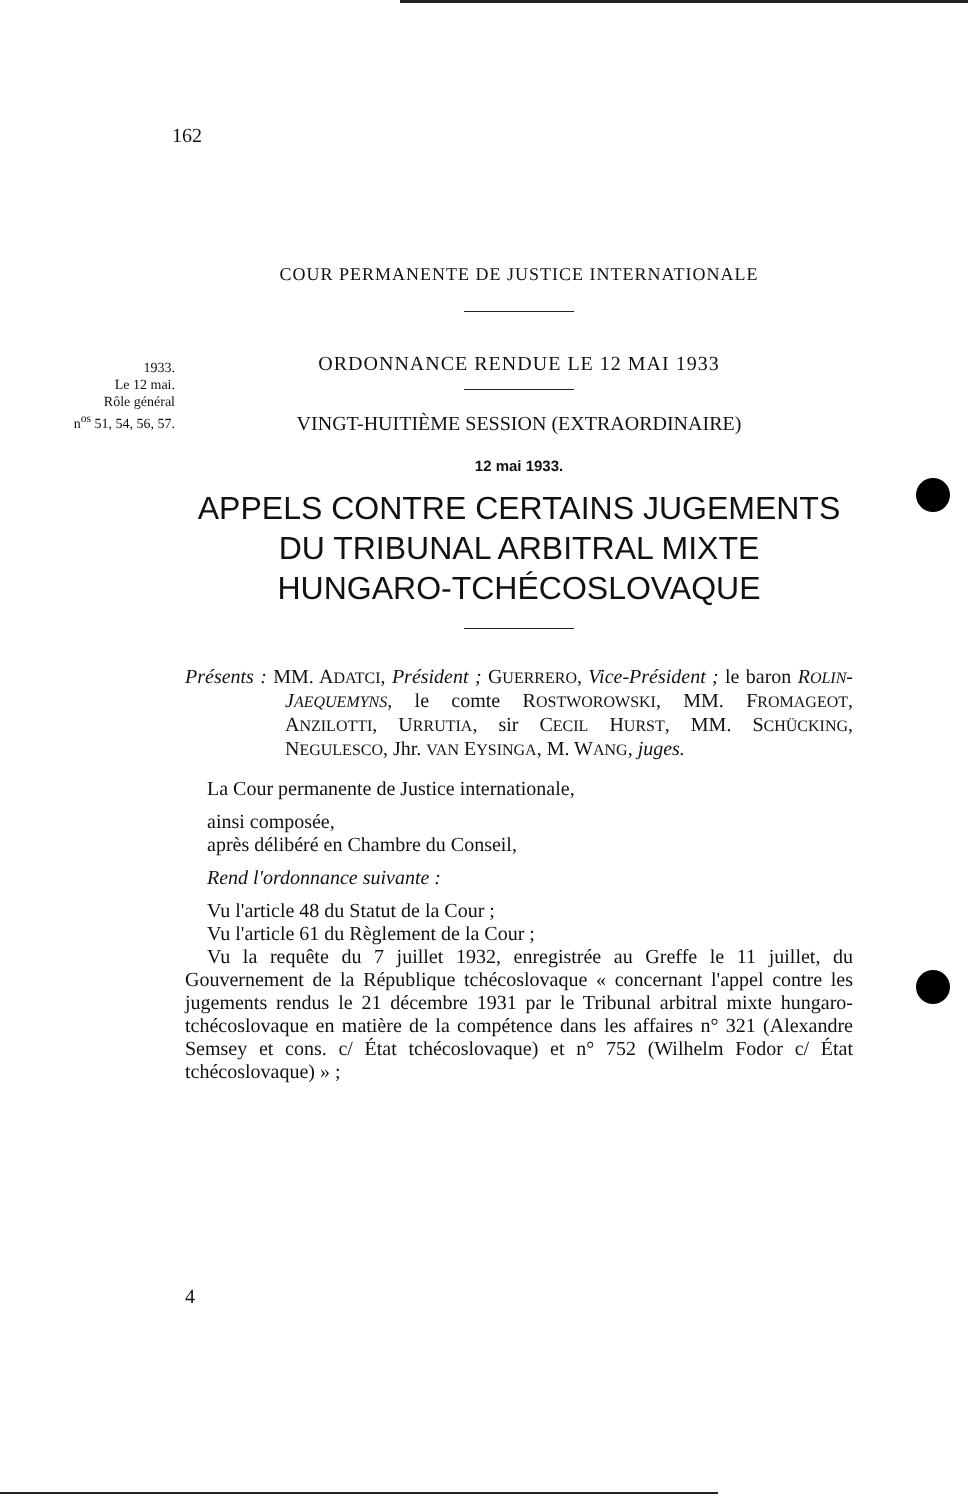162
COUR PERMANENTE DE JUSTICE INTERNATIONALE
1933.
Le 12 mai.
Rôle général
n<sup>os</sup> 51, 54, 56, 57.
ORDONNANCE RENDUE LE 12 MAI 1933
VINGT-HUITIÈME SESSION (EXTRAORDINAIRE)
12 mai 1933.
APPELS CONTRE CERTAINS JUGEMENTS
DU TRIBUNAL ARBITRAL MIXTE
HUNGARO-TCHÉCOSLOVAQUE
Présents : MM. ADATCI, Président ; GUERRERO, Vice-Président ; le baron ROLIN-JAEQUEMYNS, le comte ROSTWOROWSKI, MM. FROMAGEOT, ANZILOTTI, URRUTIA, sir CECIL HURST, MM. SCHÜCKING, NEGULESCO, Jhr. VAN EYSINGA, M. WANG, juges.
La Cour permanente de Justice internationale,
ainsi composée,
après délibéré en Chambre du Conseil,
Rend l'ordonnance suivante :
Vu l'article 48 du Statut de la Cour ;
Vu l'article 61 du Règlement de la Cour ;
Vu la requête du 7 juillet 1932, enregistrée au Greffe le 11 juillet, du Gouvernement de la République tchécoslovaque « concernant l'appel contre les jugements rendus le 21 décembre 1931 par le Tribunal arbitral mixte hungaro-tchécoslovaque en matière de la compétence dans les affaires n° 321 (Alexandre Semsey et cons. c/ État tchécoslovaque) et n° 752 (Wilhelm Fodor c/ État tchécoslovaque) » ;
4